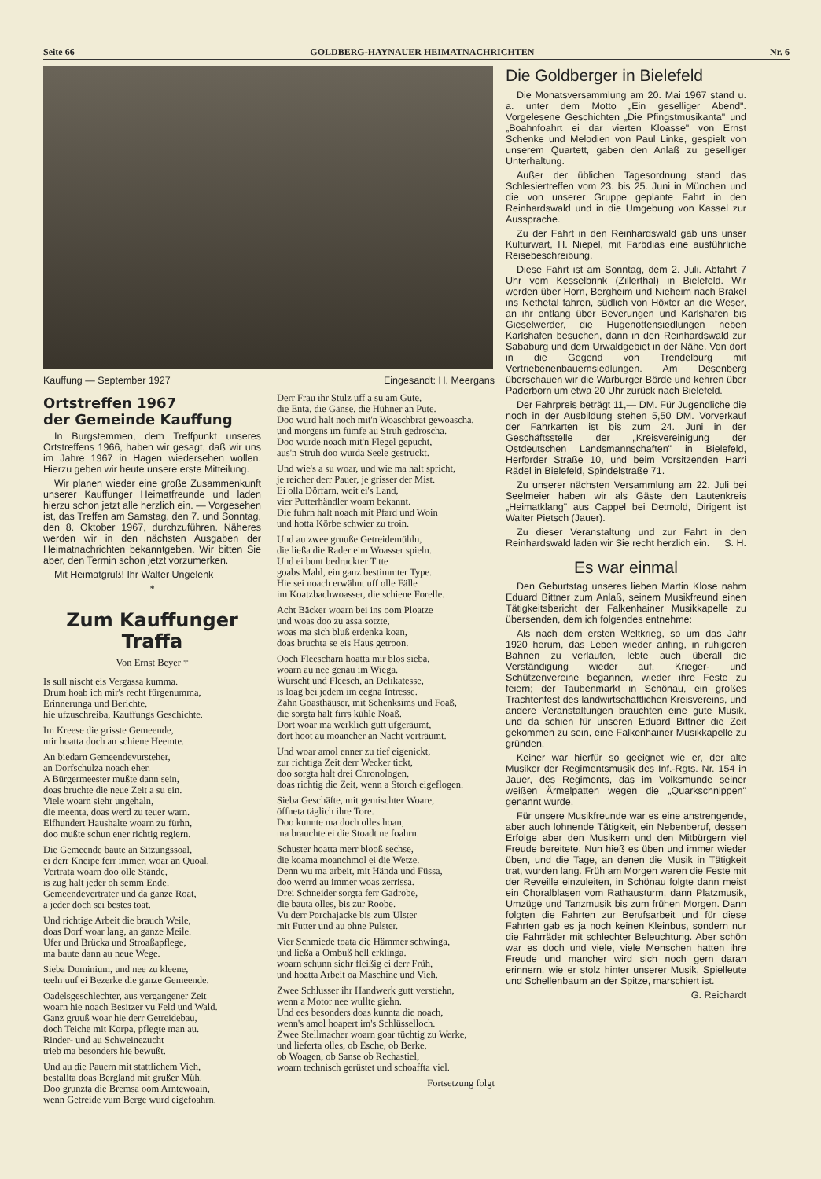Seite 66 GOLDBERG-HAYNAUER HEIMATNACHRICHTEN Nr. 6
Kauffung — September 1927 Eingesandt: H. Meergans
Ortstreffen 1967
der Gemeinde Kauffung
In Burgstemmen, dem Treffpunkt unseres Ortstreffens 1966, haben wir gesagt, daß wir uns im Jahre 1967 in Hagen wiedersehen wollen. Hierzu geben wir heute unsere erste Mitteilung.
Wir planen wieder eine große Zusammenkunft unserer Kauffunger Heimatfreunde und laden hierzu schon jetzt alle herzlich ein. — Vorgesehen ist, das Treffen am Samstag, den 7. und Sonntag, den 8. Oktober 1967, durchzuführen. Näheres werden wir in den nächsten Ausgaben der Heimatnachrichten bekanntgeben. Wir bitten Sie aber, den Termin schon jetzt vorzumerken.
Mit Heimatgruß! Ihr Walter Ungelenk
*
Zum Kauffunger Traffa
Von Ernst Beyer †
Is sull nischt eis Vergassa kumma.
Drum hoab ich mir's recht fürgenumma,
Erinnerunga und Berichte,
hie ufzuschreiba, Kauffungs Geschichte.
Im Kreese die grisste Gemeende,
mir hoatta doch an schiene Heemte.
An biedarn Gemeendevursteher,
an Dorfschulza noach eher.
A Bürgermeester mußte dann sein,
doas bruchte die neue Zeit a su ein.
Viele woarn siehr ungehaln,
die meenta, doas werd zu teuer warn.
Elfhundert Haushalte woarn zu fürhn,
doo mußte schun ener richtig regiern.
Die Gemeende baute an Sitzungssoal,
ei derr Kneipe ferr immer, woar an Quoal.
Vertrata woarn doo olle Stände,
is zug halt jeder oh semm Ende.
Gemeendevertrater und da ganze Roat,
a jeder doch sei bestes toat.
Und richtige Arbeit die brauch Weile,
doas Dorf woar lang, an ganze Meile.
Ufer und Brücka und Stroaßapflege,
ma baute dann au neue Wege.
Sieba Dominium, und nee zu kleene,
teeln uuf ei Bezerke die ganze Gemeende.
Oadelsgeschlechter, aus vergangener Zeit
woarn hie noach Besitzer vu Feld und Wald.
Ganz gruuß woar hie derr Getreidebau,
doch Teiche mit Korpa, pflegte man au.
Rinder- und au Schweinezucht
trieb ma besonders hie bewußt.
Und au die Pauern mit stattlichem Vieh,
bestallta doas Bergland mit grußer Müh.
Doo grunzta die Bremsa oom Arntewoain,
wenn Getreide vum Berge wurd eigefoahrn.
Derr Frau ihr Stulz uff a su am Gute,
die Enta, die Gänse, die Hühner an Pute.
Doo wurd halt noch mit'n Woaschbrat gewoascha,
und morgens im fümfe au Struh gedroscha.
Doo wurde noach mit'n Flegel gepucht,
aus'n Struh doo wurda Seele gestruckt.
Und wie's a su woar, und wie ma halt spricht,
je reicher derr Pauer, je grisser der Mist.
Ei olla Dörfarn, weit ei's Land,
vier Putterhändler woarn bekannt.
Die fuhrn halt noach mit Pfard und Woin
und hotta Körbe schwier zu troin.
Und au zwee gruuße Getreidemühln,
die ließa die Rader eim Woasser spieln.
Und ei bunt bedruckter Titte
goabs Mahl, ein ganz bestimmter Type.
Hie sei noach erwähnt uff olle Fälle
im Koatzbachwoasser, die schiene Forelle.
Acht Bäcker woarn bei ins oom Ploatze
und woas doo zu assa sotzte,
woas ma sich bluß erdenka koan,
doas bruchta se eis Haus getroon.
Ooch Fleescharn hoatta mir blos sieba,
woarn au nee genau im Wiega.
Wurscht und Fleesch, an Delikatesse,
is loag bei jedem im eegna Intresse.
Zahn Goasthäuser, mit Schenksims und Foaß,
die sorgta halt firrs kühle Noaß.
Dort woar ma werklich gutt ufgeräumt,
dort hoot au moancher an Nacht verträumt.
Und woar amol enner zu tief eigenickt,
zur richtiga Zeit derr Wecker tickt,
doo sorgta halt drei Chronologen,
doas richtig die Zeit, wenn a Storch eigeflogen.
Sieba Geschäfte, mit gemischter Woare,
öffneta täglich ihre Tore.
Doo kunnte ma doch olles hoan,
ma brauchte ei die Stoadt ne foahrn.
Schuster hoatta merr blooß sechse,
die koama moanchmol ei die Wetze.
Denn wu ma arbeit, mit Hända und Füssa,
doo werrd au immer woas zerrissa.
Drei Schneider sorgta ferr Gadrobe,
die bauta olles, bis zur Roobe.
Vu derr Porchajacke bis zum Ulster
mit Futter und au ohne Pulster.
Vier Schmiede toata die Hämmer schwinga,
und ließa a Ombuß hell erklinga.
woarn schunn siehr fleißig ei derr Früh,
und hoatta Arbeit oa Maschine und Vieh.
Zwee Schlusser ihr Handwerk gutt verstiehn,
wenn a Motor nee wullte giehn.
Und ees besonders doas kunnta die noach,
wenn's amol hoapert im's Schlüsselloch.
Zwee Stellmacher woarn goar tüchtig zu Werke,
und lieferta olles, ob Esche, ob Berke,
ob Woagen, ob Sanse ob Rechastiel,
woarn technisch gerüstet und schoaffta viel.
Fortsetzung folgt
Die Goldberger in Bielefeld
Die Monatsversammlung am 20. Mai 1967 stand u. a. unter dem Motto „Ein geselliger Abend". Vorgelesene Geschichten „Die Pfingstmusikanta" und „Boahnfoahrt ei dar vierten Kloasse" von Ernst Schenke und Melodien von Paul Linke, gespielt von unserem Quartett, gaben den Anlaß zu geselliger Unterhaltung.
Außer der üblichen Tagesordnung stand das Schlesiertreffen vom 23. bis 25. Juni in München und die von unserer Gruppe geplante Fahrt in den Reinhardswald und in die Umgebung von Kassel zur Aussprache.
Zu der Fahrt in den Reinhardswald gab uns unser Kulturwart, H. Niepel, mit Farbdias eine ausführliche Reisebeschreibung.
Diese Fahrt ist am Sonntag, dem 2. Juli. Abfahrt 7 Uhr vom Kesselbrink (Zillerthal) in Bielefeld. Wir werden über Horn, Bergheim und Nieheim nach Brakel ins Nethetal fahren, südlich von Höxter an die Weser, an ihr entlang über Beverungen und Karlshafen bis Gieselwerder, die Hugenottensiedlungen neben Karlshafen besuchen, dann in den Reinhardswald zur Sababurg und dem Urwaldgebiet in der Nähe. Von dort in die Gegend von Trendelburg mit Vertriebenenbauernsiedlungen. Am Desenberg überschauen wir die Warburger Börde und kehren über Paderborn um etwa 20 Uhr zurück nach Bielefeld.
Der Fahrpreis beträgt 11,— DM. Für Jugendliche die noch in der Ausbildung stehen 5,50 DM. Vorverkauf der Fahrkarten ist bis zum 24. Juni in der Geschäftsstelle der „Kreisvereinigung der Ostdeutschen Landsmannschaften" in Bielefeld, Herforder Straße 10, und beim Vorsitzenden Harri Rädel in Bielefeld, Spindelstraße 71.
Zu unserer nächsten Versammlung am 22. Juli bei Seelmeier haben wir als Gäste den Lautenkreis „Heimatklang" aus Cappel bei Detmold, Dirigent ist Walter Pietsch (Jauer).
Zu dieser Veranstaltung und zur Fahrt in den Reinhardswald laden wir Sie recht herzlich ein. S. H.
Es war einmal
Den Geburtstag unseres lieben Martin Klose nahm Eduard Bittner zum Anlaß, seinem Musikfreund einen Tätigkeitsbericht der Falkenhainer Musikkapelle zu übersenden, dem ich folgendes entnehme:
Als nach dem ersten Weltkrieg, so um das Jahr 1920 herum, das Leben wieder anfing, in ruhigeren Bahnen zu verlaufen, lebte auch überall die Verständigung wieder auf. Krieger- und Schützenvereine begannen, wieder ihre Feste zu feiern; der Taubenmarkt in Schönau, ein großes Trachtenfest des landwirtschaftlichen Kreisvereins, und andere Veranstaltungen brauchten eine gute Musik, und da schien für unseren Eduard Bittner die Zeit gekommen zu sein, eine Falkenhainer Musikkapelle zu gründen.
Keiner war hierfür so geeignet wie er, der alte Musiker der Regimentsmusik des Inf.-Rgts. Nr. 154 in Jauer, des Regiments, das im Volksmunde seiner weißen Ärmelpatten wegen die „Quarkschnippen" genannt wurde.
Für unsere Musikfreunde war es eine anstrengende, aber auch lohnende Tätigkeit, ein Nebenberuf, dessen Erfolge aber den Musikern und den Mitbürgern viel Freude bereitete. Nun hieß es üben und immer wieder üben, und die Tage, an denen die Musik in Tätigkeit trat, wurden lang. Früh am Morgen waren die Feste mit der Reveille einzuleiten, in Schönau folgte dann meist ein Choralblasen vom Rathausturm, dann Platzmusik, Umzüge und Tanzmusik bis zum frühen Morgen. Dann folgten die Fahrten zur Berufsarbeit und für diese Fahrten gab es ja noch keinen Kleinbus, sondern nur die Fahrräder mit schlechter Beleuchtung. Aber schön war es doch und viele, viele Menschen hatten ihre Freude und mancher wird sich noch gern daran erinnern, wie er stolz hinter unserer Musik, Spielleute und Schellenbaum an der Spitze, marschiert ist.
G. Reichardt